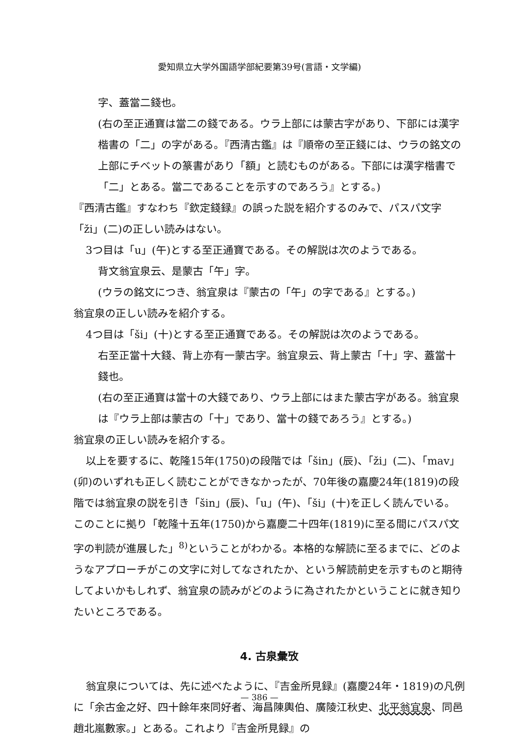愛知県立大学外国語学部紀要第39号(言語・文学編)
字、蓋當二錢也。
(右の至正通寶は當二の錢である。ウラ上部には蒙古字があり、下部には漢字楷書の「二」の字がある。『西清古鑑』は『順帝の至正錢には、ウラの銘文の上部にチベットの篆書があり「額」と読むものがある。下部には漢字楷書で「二」とある。當二であることを示すのであろう』とする。)
『西清古鑑』すなわち『欽定錢録』の誤った説を紹介するのみで、パスパ文字「ži」(二)の正しい読みはない。
3つ目は「u」(午)とする至正通寶である。その解説は次のようである。
背文翁宜泉云、是蒙古「午」字。
(ウラの銘文につき、翁宜泉は『蒙古の「午」の字である』とする。)
翁宜泉の正しい読みを紹介する。
4つ目は「ši」(十)とする至正通寶である。その解説は次のようである。
右至正當十大錢、背上亦有一蒙古字。翁宜泉云、背上蒙古「十」字、蓋當十錢也。
(右の至正通寶は當十の大錢であり、ウラ上部にはまた蒙古字がある。翁宜泉は『ウラ上部は蒙古の「十」であり、當十の錢であろう』とする。)
翁宜泉の正しい読みを紹介する。
以上を要するに、乾隆15年(1750)の段階では「šin」(辰)、「ži」(二)、「mav」(卯)のいずれも正しく読むことができなかったが、70年後の嘉慶24年(1819)の段階では翁宜泉の説を引き「šin」(辰)、「u」(午)、「ši」(十)を正しく読んでいる。このことに拠り「乾隆十五年(1750)から嘉慶二十四年(1819)に至る間にパスパ文字の判読が進展した」<sup>8)</sup>ということがわかる。本格的な解読に至るまでに、どのようなアプローチがこの文字に対してなされたか、という解読前史を示すものと期待してよいかもしれず、翁宜泉の読みがどのように為されたかということに就き知りたいところである。
4. 古泉彙攷
翁宜泉については、先に述べたように、『吉金所見録』(嘉慶24年・1819)の凡例に「余古金之好、四十餘年來同好者、海昌陳輿伯、廣陵江秋史、北平翁宜泉、同邑趙北嵐數家。」とある。これより『吉金所見録』の
— 386 —